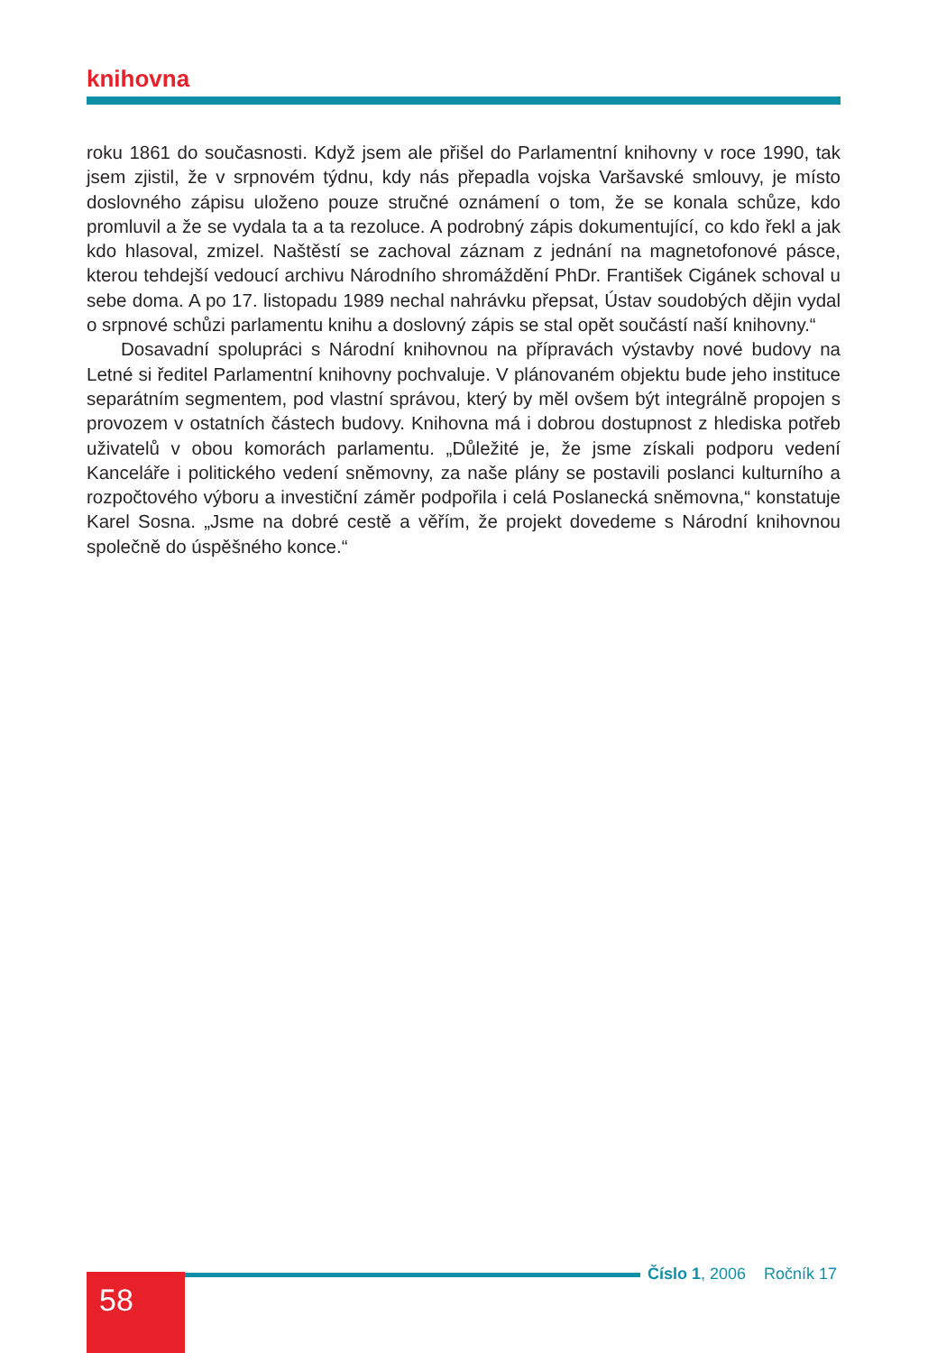knihovna
roku 1861 do současnosti. Když jsem ale přišel do Parlamentní knihovny v roce 1990, tak jsem zjistil, že v srpnovém týdnu, kdy nás přepadla vojska Varšavské smlouvy, je místo doslovného zápisu uloženo pouze stručné oznámení o tom, že se konala schůze, kdo promluvil a že se vydala ta a ta rezoluce. A podrobný zápis dokumentující, co kdo řekl a jak kdo hlasoval, zmizel. Naštěstí se zachoval záznam z jednání na magnetofonové pásce, kterou tehdejší vedoucí archivu Národního shromáždění PhDr. František Cigánek schoval u sebe doma. A po 17. listopadu 1989 nechal nahrávku přepsat, Ústav soudobých dějin vydal o srpnové schůzi parlamentu knihu a doslovný zápis se stal opět součástí naší knihovny.“
Dosavadní spolupráci s Národní knihovnou na přípravách výstavby nové budovy na Letné si ředitel Parlamentní knihovny pochvaluje. V plánovaném objektu bude jeho instituce separátním segmentem, pod vlastní správou, který by měl ovšem být integrálně propojen s provozem v ostatních částech budovy. Knihovna má i dobrou dostupnost z hlediska potřeb uživatelů v obou komorách parlamentu. „Důležité je, že jsme získali podporu vedení Kanceláře i politického vedení sněmovny, za naše plány se postavili poslanci kulturního a rozpočtového výboru a investiční záměr podpořila i celá Poslanecká sněmovna,“ konstatuje Karel Sosna. „Jsme na dobré cestě a věřím, že projekt dovedeme s Národní knihovnou společně do úspěšného konce.“
58 Číslo 1, 2006 Ročník 17